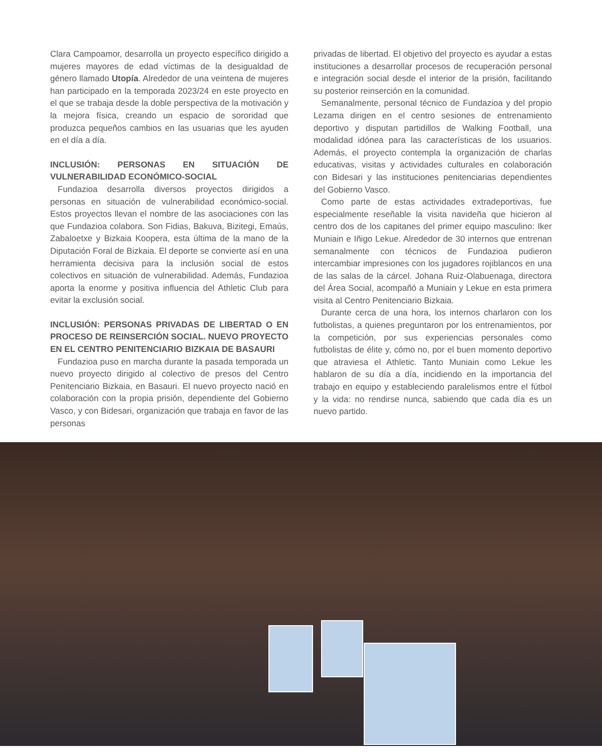Clara Campoamor, desarrolla un proyecto específico dirigido a mujeres mayores de edad víctimas de la desigualdad de género llamado Utopía. Alrededor de una veintena de mujeres han participado en la temporada 2023/24 en este proyecto en el que se trabaja desde la doble perspectiva de la motivación y la mejora física, creando un espacio de sororidad que produzca pequeños cambios en las usuarias que les ayuden en el día a día.
INCLUSIÓN: PERSONAS EN SITUACIÓN DE VULNERABILIDAD ECONÓMICO-SOCIAL
Fundazioa desarrolla diversos proyectos dirigidos a personas en situación de vulnerabilidad económico-social. Estos proyectos llevan el nombre de las asociaciones con las que Fundazioa colabora. Son Fidias, Bakuva, Bizitegi, Emaús, Zabaloetxe y Bizkaia Koopera, esta última de la mano de la Diputación Foral de Bizkaia. El deporte se convierte así en una herramienta decisiva para la inclusión social de estos colectivos en situación de vulnerabilidad. Además, Fundazioa aporta la enorme y positiva influencia del Athletic Club para evitar la exclusión social.
INCLUSIÓN: PERSONAS PRIVADAS DE LIBERTAD O EN PROCESO DE REINSERCIÓN SOCIAL. NUEVO PROYECTO EN EL CENTRO PENITENCIARIO BIZKAIA DE BASAURI
Fundazioa puso en marcha durante la pasada temporada un nuevo proyecto dirigido al colectivo de presos del Centro Penitenciario Bizkaia, en Basauri. El nuevo proyecto nació en colaboración con la propia prisión, dependiente del Gobierno Vasco, y con Bidesari, organización que trabaja en favor de las personas
privadas de libertad. El objetivo del proyecto es ayudar a estas instituciones a desarrollar procesos de recuperación personal e integración social desde el interior de la prisión, facilitando su posterior reinserción en la comunidad.
Semanalmente, personal técnico de Fundazioa y del propio Lezama dirigen en el centro sesiones de entrenamiento deportivo y disputan partidillos de Walking Football, una modalidad idónea para las características de los usuarios. Además, el proyecto contempla la organización de charlas educativas, visitas y actividades culturales en colaboración con Bidesari y las instituciones penitenciarias dependientes del Gobierno Vasco.
Como parte de estas actividades extradeportivas, fue especialmente reseñable la visita navideña que hicieron al centro dos de los capitanes del primer equipo masculino: Iker Muniain e Iñigo Lekue. Alrededor de 30 internos que entrenan semanalmente con técnicos de Fundazioa pudieron intercambiar impresiones con los jugadores rojiblancos en una de las salas de la cárcel. Johana Ruiz-Olabuenaga, directora del Área Social, acompañó a Muniain y Lekue en esta primera visita al Centro Penitenciario Bizkaia.
Durante cerca de una hora, los internos charlaron con los futbolistas, a quienes preguntaron por los entrenamientos, por la competición, por sus experiencias personales como futbolistas de élite y, cómo no, por el buen momento deportivo que atraviesa el Athletic. Tanto Muniain como Lekue les hablaron de su día a día, incidiendo en la importancia del trabajo en equipo y estableciendo paralelismos entre el fútbol y la vida: no rendirse nunca, sabiendo que cada día es un nuevo partido.